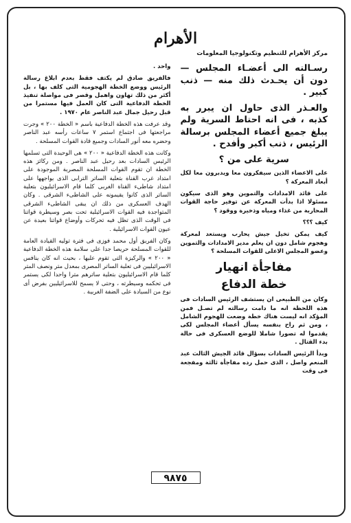الأهرام
مركز الأهرام للتنظيم وتكنولوجيا المعلومات
رسـالته الى أعضـاء المجلس — دون أن يحـدث ذلك منه — ذنب كبير .
والعـذر الذى حاول ان يبرر به كذبه ، فى انه احتاط السرية ولم يبلغ جميع أعضاء المجلس برسالة الرئيس ، ذنب أكبر وأفدح .
سرية على من ؟
على الاعضاء الذين سيفكرون معا ويدبرون معا لكل أبعاد المعركة ؟
على قائد الامدادات والتموين وهو الذى سيكون مسئولا اذا بدأت المعركة عن توفير حاجة القوات المحاربة من غذاء ومياه وذخيرة ووقود ؟
كيف ؟؟؟
كيف يمكن تخيل جيش يحارب ويستعد لمعركة وهجوم شامل دون ان يعلم مدير الامدادات والتموين وعضو المجلس الاعلى للقوات المسلحة ؟
مفاجأة انهيار
خطة الدفاع
وكان من الطبيعى ان يستشف الرئيس السادات فى هذه اللحظة انه ما دامت رسالته لم تصـل فمن المؤكد انه ليست هناك خطة وضعت للهجوم الشامل ، ومن ثم راح بنفسه يسأل أعضاء المجلس لكى يقدموا له تصورا شاملا للوضع العسكرى فى حالة بدء القتال .
وبدأ الرئيس السادات بسؤال قائد الجيش الثالث عبد المنعم واصل ، الذى حمل رده مفاجأة ثالثة ومفجعة فى وقت
واحد .
فالفريق صادق لم يكتف فقط بعدم ابلاغ رسالة الرئيس ووضع الخطة الهجومية التى كلف بها ، بل أكثر من ذلك تهاون واهمل وقصر فى مواصلة تنفيذ الخطة الدفاعية التى كان العمل فيها مستمرا من قبل رحيل جمال عبد الناصر عام ١٩٧٠ .
وقد عرفت هذه الخطة الدفاعية باسم « الخطة ٢٠٠ » وجرت مراجعتها فى اجتماع استمر ٧ ساعات رأسه عبد الناصر وحضره معه أنور السادات وجميع قادة القوات المسلحة .
وكانت هذه الخطة الدفاعية « ٢٠٠ » هى الوحيدة التى تسلمها الرئيس السادات بعد رحيل عبد الناصر . ومن ركائز هذه الخطة ان تقوم القوات المسلحة المصرية الموجودة على امتداد غرب القناة بتعلية الساتر الترابى الذى يواجهها على امتداد شاطىء القناة الغربى كلما قام الاسرائيليون بتعلية الساتر الذى كانوا يقيمونه على الشاطىء الشرقى . وكان الهدف العسكرى من ذلك ان يبقى الشاطىء الشرقى المتواجدة فيه القوات الاسرائيلية تحت بصر وسيطرة قواتنا فى الوقت الذى تظل فيه تحركات وأوضاع قواتنا بعيدة عن عيون القوات الاسرائيلية .
وكان الفريق أول محمد فوزى فى فترة توليه القيادة العامة للقوات المسلحة حريصا جدا على سلامة هذه الخطة الدفاعية « ٢٠٠ » والركيزة التى تقوم عليها ، بحيث انه كان ينافس الاسرائيليين فى تعلية الساتر المصرى بمعدل متر ونصف المتر كلما قام الاسرائيليون بتعلية ساترهم مترا واحدا لكى يستمر فى تحكمه وسيطرته ، وحتى لا يسمح للاسرائيليين بفرض أى نوع من السيادة على الضفة الغربية .
٩٨٧٥